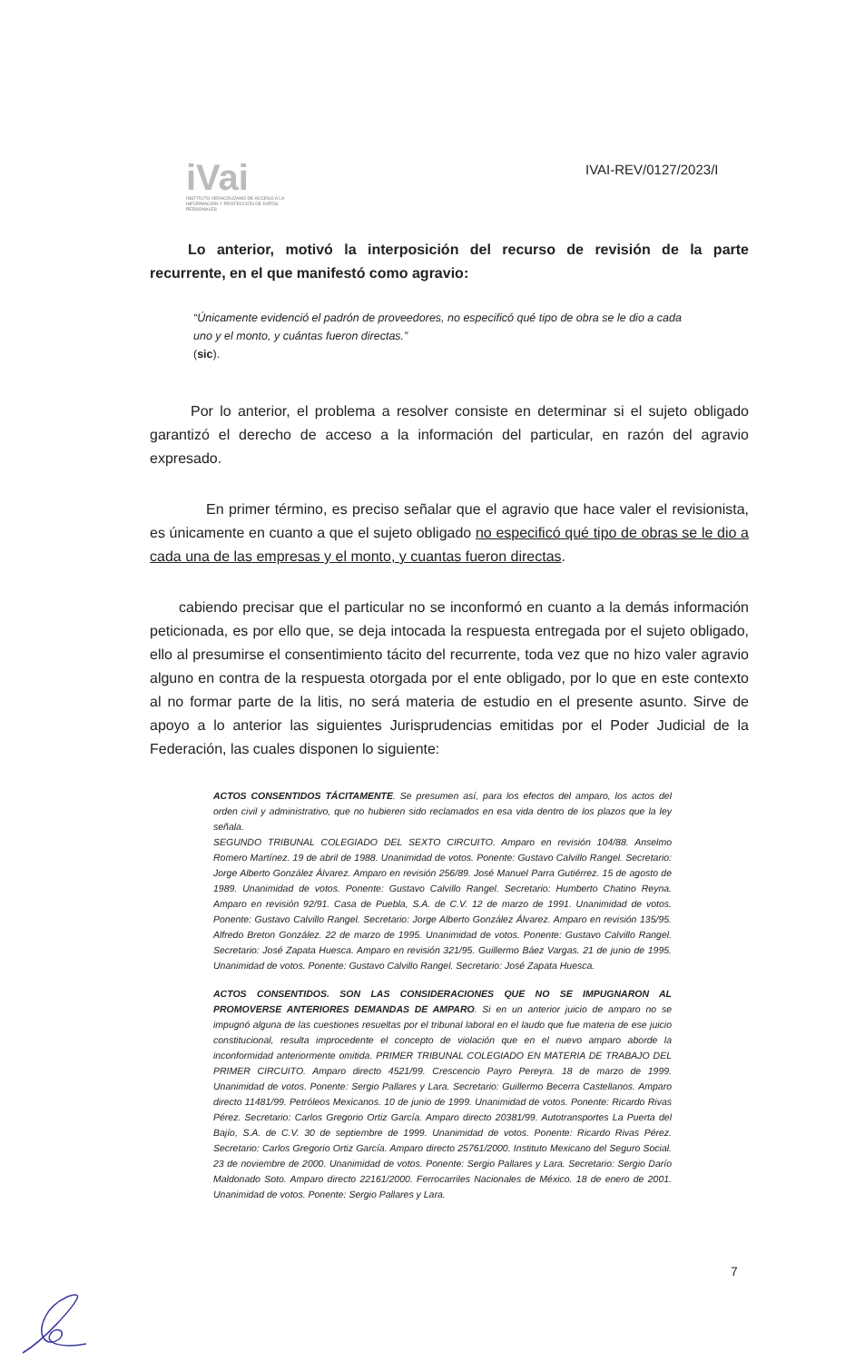iVai
INSTITUTO VERACRUZANO DE ACCESO A LA INFORMACIÓN Y PROTECCIÓN DE DATOS PERSONALES
IVAI-REV/0127/2023/I
Lo anterior, motivó la interposición del recurso de revisión de la parte recurrente, en el que manifestó como agravio:
“Únicamente evidenció el padrón de proveedores, no especificó qué tipo de obra se le dio a cada uno y el monto, y cuántas fueron directas.”
(sic).
Por lo anterior, el problema a resolver consiste en determinar si el sujeto obligado garantizó el derecho de acceso a la información del particular, en razón del agravio expresado.
En primer término, es preciso señalar que el agravio que hace valer el revisionista, es únicamente en cuanto a que el sujeto obligado no especificó qué tipo de obras se le dio a cada una de las empresas y el monto, y cuantas fueron directas.
cabiendo precisar que el particular no se inconformó en cuanto a la demás información peticionada, es por ello que, se deja intocada la respuesta entregada por el sujeto obligado, ello al presumirse el consentimiento tácito del recurrente, toda vez que no hizo valer agravio alguno en contra de la respuesta otorgada por el ente obligado, por lo que en este contexto al no formar parte de la litis, no será materia de estudio en el presente asunto. Sirve de apoyo a lo anterior las siguientes Jurisprudencias emitidas por el Poder Judicial de la Federación, las cuales disponen lo siguiente:
ACTOS CONSENTIDOS TÁCITAMENTE. Se presumen así, para los efectos del amparo, los actos del orden civil y administrativo, que no hubieren sido reclamados en esa vida dentro de los plazos que la ley señala.
SEGUNDO TRIBUNAL COLEGIADO DEL SEXTO CIRCUITO. Amparo en revisión 104/88. Anselmo Romero Martínez. 19 de abril de 1988. Unanimidad de votos. Ponente: Gustavo Calvillo Rangel. Secretario: Jorge Alberto González Álvarez. Amparo en revisión 256/89. José Manuel Parra Gutiérrez. 15 de agosto de 1989. Unanimidad de votos. Ponente: Gustavo Calvillo Rangel. Secretario: Humberto Chatino Reyna. Amparo en revisión 92/91. Casa de Puebla, S.A. de C.V. 12 de marzo de 1991. Unanimidad de votos. Ponente: Gustavo Calvillo Rangel. Secretario: Jorge Alberto González Álvarez. Amparo en revisión 135/95. Alfredo Breton González. 22 de marzo de 1995. Unanimidad de votos. Ponente: Gustavo Calvillo Rangel. Secretario: José Zapata Huesca. Amparo en revisión 321/95. Guillermo Báez Vargas. 21 de junio de 1995. Unanimidad de votos. Ponente: Gustavo Calvillo Rangel. Secretario: José Zapata Huesca.
ACTOS CONSENTIDOS. SON LAS CONSIDERACIONES QUE NO SE IMPUGNARON AL PROMOVERSE ANTERIORES DEMANDAS DE AMPARO. Si en un anterior juicio de amparo no se impugnó alguna de las cuestiones resueltas por el tribunal laboral en el laudo que fue materia de ese juicio constitucional, resulta improcedente el concepto de violación que en el nuevo amparo aborde la inconformidad anteriormente omitida. PRIMER TRIBUNAL COLEGIADO EN MATERIA DE TRABAJO DEL PRIMER CIRCUITO. Amparo directo 4521/99. Crescencio Payro Pereyra. 18 de marzo de 1999. Unanimidad de votos. Ponente: Sergio Pallares y Lara. Secretario: Guillermo Becerra Castellanos. Amparo directo 11481/99. Petróleos Mexicanos. 10 de junio de 1999. Unanimidad de votos. Ponente: Ricardo Rivas Pérez. Secretario: Carlos Gregorio Ortiz García. Amparo directo 20381/99. Autotransportes La Puerta del Bajío, S.A. de C.V. 30 de septiembre de 1999. Unanimidad de votos. Ponente: Ricardo Rivas Pérez. Secretario: Carlos Gregorio Ortiz García. Amparo directo 25761/2000. Instituto Mexicano del Seguro Social. 23 de noviembre de 2000. Unanimidad de votos. Ponente: Sergio Pallares y Lara. Secretario: Sergio Darío Maldonado Soto. Amparo directo 22161/2000. Ferrocarriles Nacionales de México. 18 de enero de 2001. Unanimidad de votos. Ponente: Sergio Pallares y Lara.
7